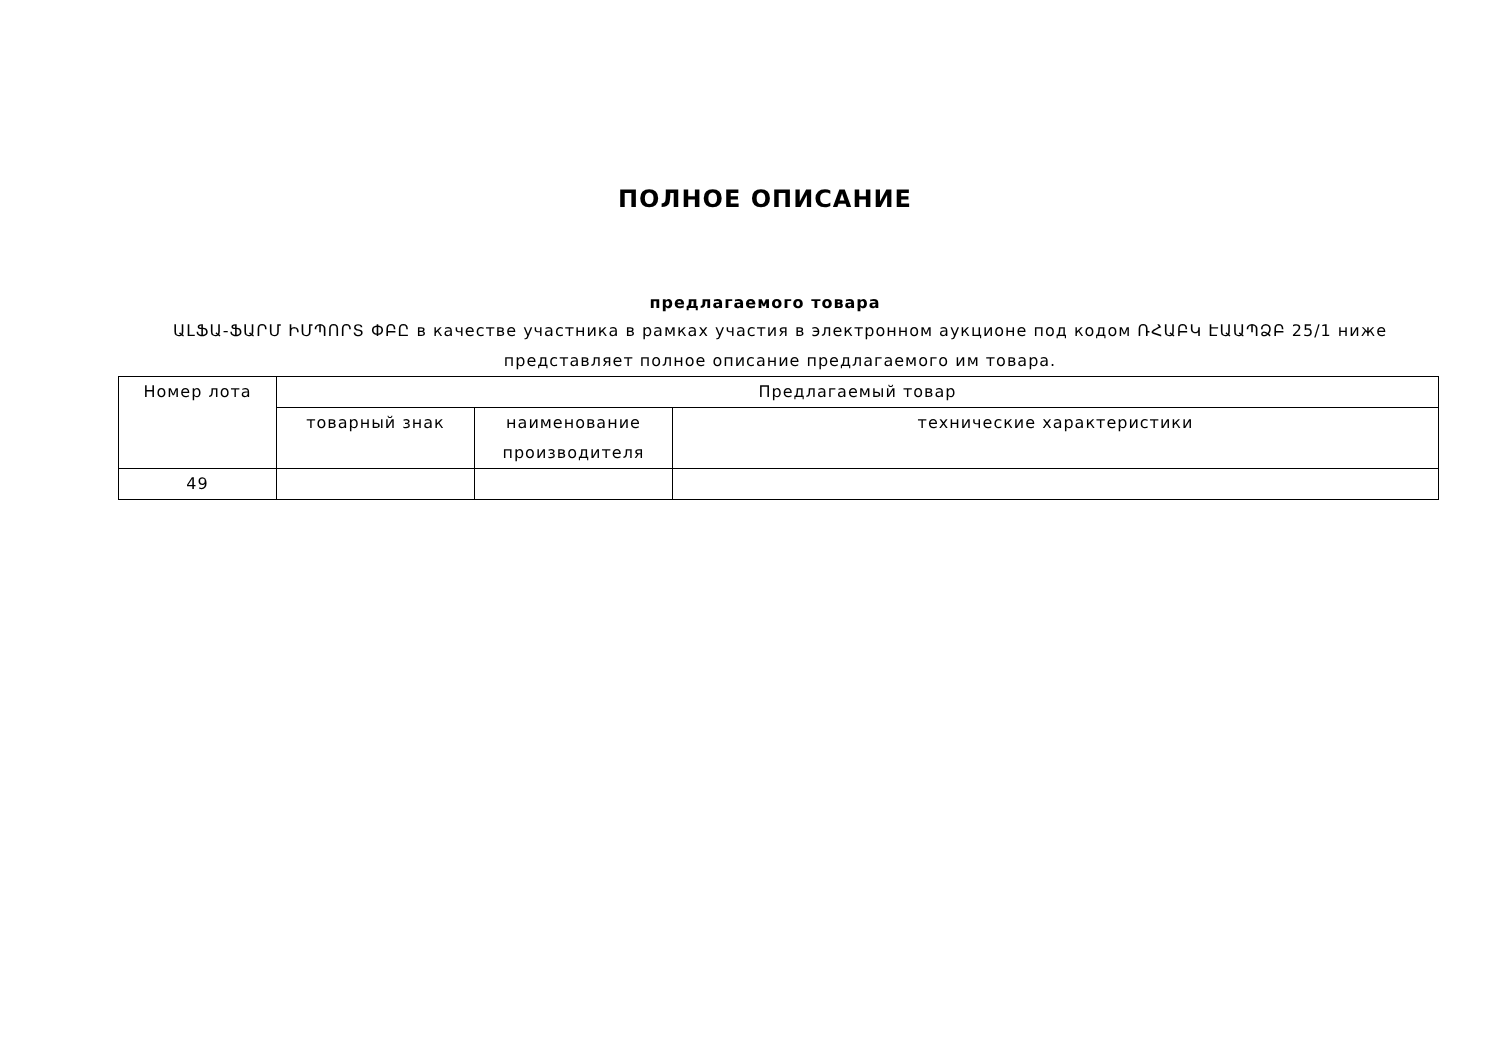ПОЛНОЕ ОПИСАНИЕ
предлагаемого товара
ԱԼՖԱ-ՖԱՐՄ ԻՄՊՈՐՏ ՓԲԸ в качестве участника в рамках участия в электронном аукционе под кодом ՌՀԱԲԿ ԷԱԱՊՁԲ 25/1 ниже представляет полное описание предлагаемого им товара.
| Номер лота | Предлагаемый товар | | |
| | товарный знак | наименование производителя | технические характеристики |
| 49 | | | |